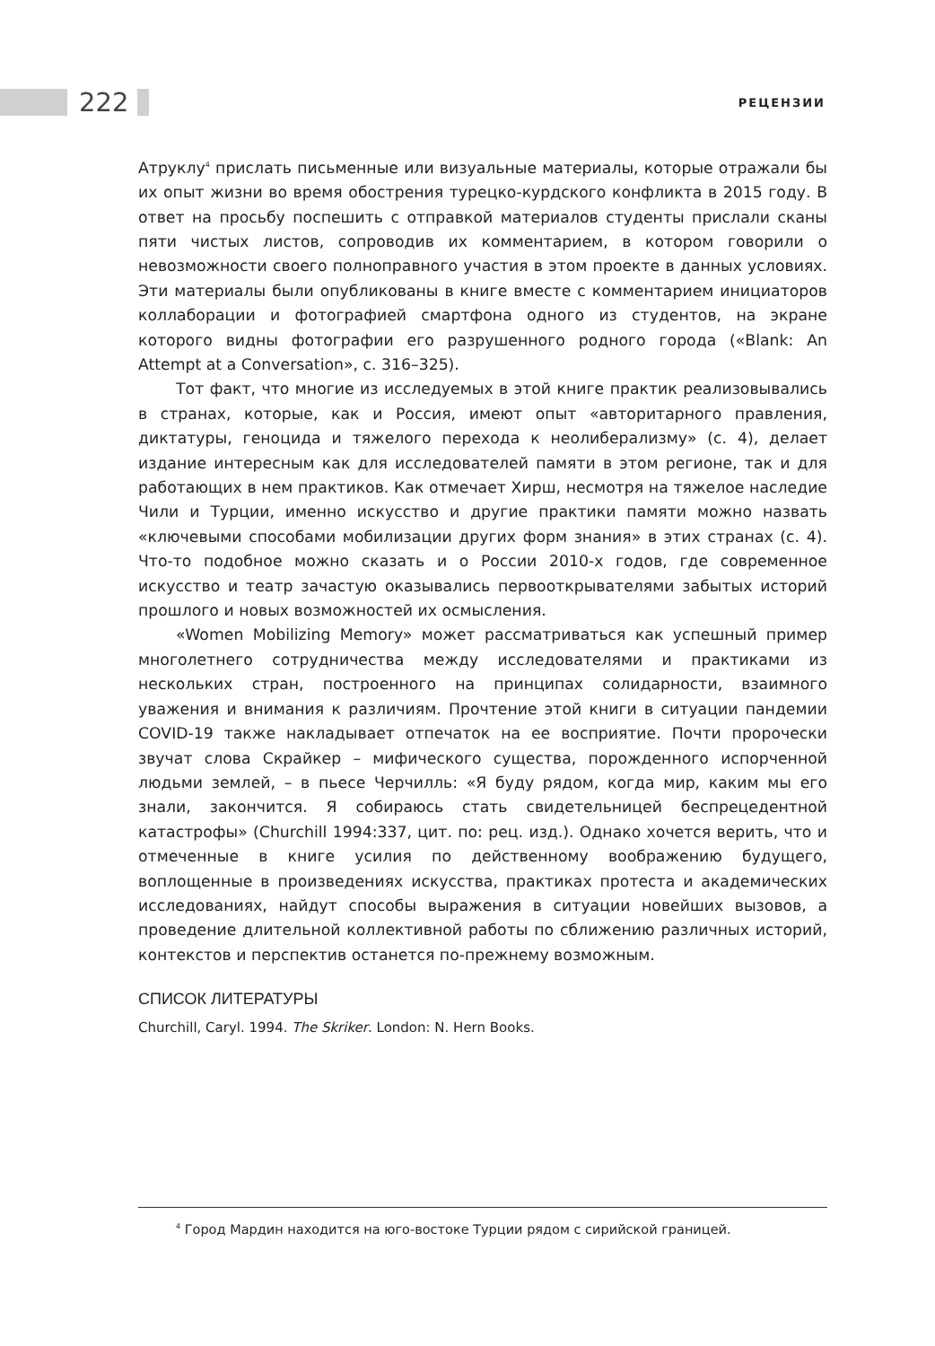222 РЕЦЕНЗИИ
Атруклу<sup>4</sup> прислать письменные или визуальные материалы, которые отражали бы их опыт жизни во время обострения турецко-курдского конфликта в 2015 году. В ответ на просьбу поспешить с отправкой материалов студенты прислали сканы пяти чистых листов, сопроводив их комментарием, в котором говорили о невозможности своего полноправного участия в этом проекте в данных условиях. Эти материалы были опубликованы в книге вместе с комментарием инициаторов коллаборации и фотографией смартфона одного из студентов, на экране которого видны фотографии его разрушенного родного города («Blank: An Attempt at a Conversation», с. 316–325).
Тот факт, что многие из исследуемых в этой книге практик реализовывались в странах, которые, как и Россия, имеют опыт «авторитарного правления, диктатуры, геноцида и тяжелого перехода к неолиберализму» (с. 4), делает издание интересным как для исследователей памяти в этом регионе, так и для работающих в нем практиков. Как отмечает Хирш, несмотря на тяжелое наследие Чили и Турции, именно искусство и другие практики памяти можно назвать «ключевыми способами мобилизации других форм знания» в этих странах (с. 4). Что-то подобное можно сказать и о России 2010-х годов, где современное искусство и театр зачастую оказывались первооткрывателями забытых историй прошлого и новых возможностей их осмысления.
«Women Mobilizing Memory» может рассматриваться как успешный пример многолетнего сотрудничества между исследователями и практиками из нескольких стран, построенного на принципах солидарности, взаимного уважения и внимания к различиям. Прочтение этой книги в ситуации пандемии COVID-19 также накладывает отпечаток на ее восприятие. Почти пророчески звучат слова Скрайкер – мифического существа, порожденного испорченной людьми землей, – в пьесе Черчилль: «Я буду рядом, когда мир, каким мы его знали, закончится. Я собираюсь стать свидетельницей беспрецедентной катастрофы» (Churchill 1994:337, цит. по: рец. изд.). Однако хочется верить, что и отмеченные в книге усилия по действенному воображению будущего, воплощенные в произведениях искусства, практиках протеста и академических исследованиях, найдут способы выражения в ситуации новейших вызовов, а проведение длительной коллективной работы по сближению различных историй, контекстов и перспектив останется по-прежнему возможным.
СПИСОК ЛИТЕРАТУРЫ
Churchill, Caryl. 1994. The Skriker. London: N. Hern Books.
<sup>4</sup> Город Мардин находится на юго-востоке Турции рядом с сирийской границей.